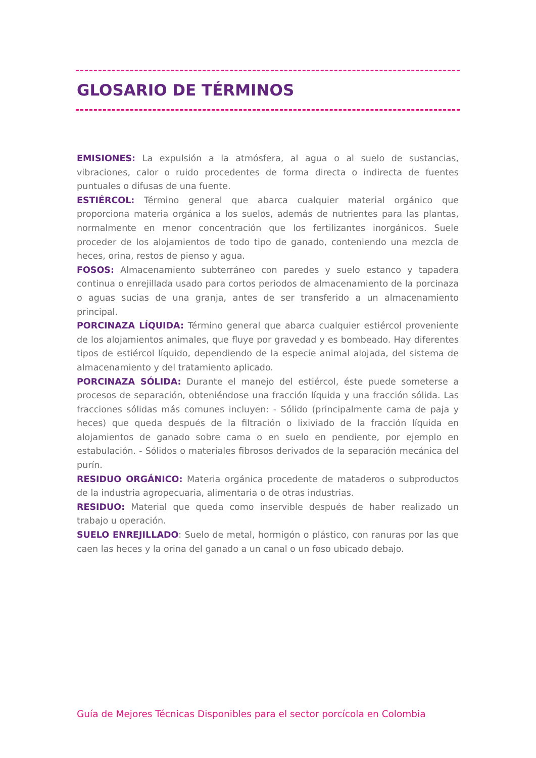GLOSARIO DE TÉRMINOS
EMISIONES: La expulsión a la atmósfera, al agua o al suelo de sustancias, vibraciones, calor o ruido procedentes de forma directa o indirecta de fuentes puntuales o difusas de una fuente.
ESTIÉRCOL: Término general que abarca cualquier material orgánico que proporciona materia orgánica a los suelos, además de nutrientes para las plantas, normalmente en menor concentración que los fertilizantes inorgánicos. Suele proceder de los alojamientos de todo tipo de ganado, conteniendo una mezcla de heces, orina, restos de pienso y agua.
FOSOS: Almacenamiento subterráneo con paredes y suelo estanco y tapadera continua o enrejillada usado para cortos periodos de almacenamiento de la porcinaza o aguas sucias de una granja, antes de ser transferido a un almacenamiento principal.
PORCINAZA LÍQUIDA: Término general que abarca cualquier estiércol proveniente de los alojamientos animales, que fluye por gravedad y es bombeado. Hay diferentes tipos de estiércol líquido, dependiendo de la especie animal alojada, del sistema de almacenamiento y del tratamiento aplicado.
PORCINAZA SÓLIDA: Durante el manejo del estiércol, éste puede someterse a procesos de separación, obteniéndose una fracción líquida y una fracción sólida. Las fracciones sólidas más comunes incluyen: - Sólido (principalmente cama de paja y heces) que queda después de la filtración o lixiviado de la fracción líquida en alojamientos de ganado sobre cama o en suelo en pendiente, por ejemplo en estabulación. - Sólidos o materiales fibrosos derivados de la separación mecánica del purín.
RESIDUO ORGÁNICO: Materia orgánica procedente de mataderos o subproductos de la industria agropecuaria, alimentaria o de otras industrias.
RESIDUO: Material que queda como inservible después de haber realizado un trabajo u operación.
SUELO ENREJILLADO: Suelo de metal, hormigón o plástico, con ranuras por las que caen las heces y la orina del ganado a un canal o un foso ubicado debajo.
Guía de Mejores Técnicas Disponibles para el sector porcícola en Colombia